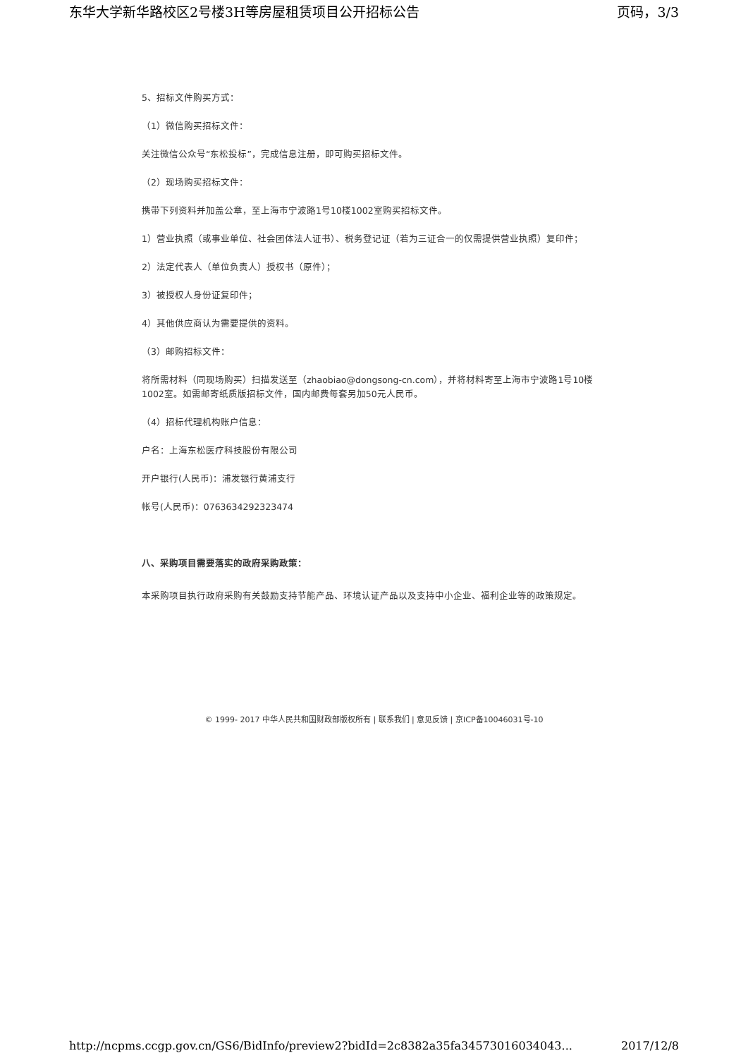东华大学新华路校区2号楼3H等房屋租赁项目公开招标公告 页码，3/3
5、招标文件购买方式：
（1）微信购买招标文件：
关注微信公众号“东松投标”，完成信息注册，即可购买招标文件。
（2）现场购买招标文件：
携带下列资料并加盖公章，至上海市宁波路1号10楼1002室购买招标文件。
1）营业执照（或事业单位、社会团体法人证书）、税务登记证（若为三证合一的仅需提供营业执照）复印件；
2）法定代表人（单位负责人）授权书（原件）；
3）被授权人身份证复印件；
4）其他供应商认为需要提供的资料。
（3）邮购招标文件：
将所需材料（同现场购买）扫描发送至（zhaobiao@dongsong-cn.com），并将材料寄至上海市宁波路1号10楼1002室。如需邮寄纸质版招标文件，国内邮费每套另加50元人民币。
（4）招标代理机构账户信息：
户名：上海东松医疗科技股份有限公司
开户银行(人民币)：浦发银行黄浦支行
帐号(人民币)：0763634292323474
八、采购项目需要落实的政府采购政策：
本采购项目执行政府采购有关鼓励支持节能产品、环境认证产品以及支持中小企业、福利企业等的政策规定。
© 1999- 2017 中华人民共和国财政部版权所有 | 联系我们 | 意见反馈 | 京ICP备10046031号-10
http://ncpms.ccgp.gov.cn/GS6/BidInfo/preview2?bidId=2c8382a35fa34573016034043... 2017/12/8